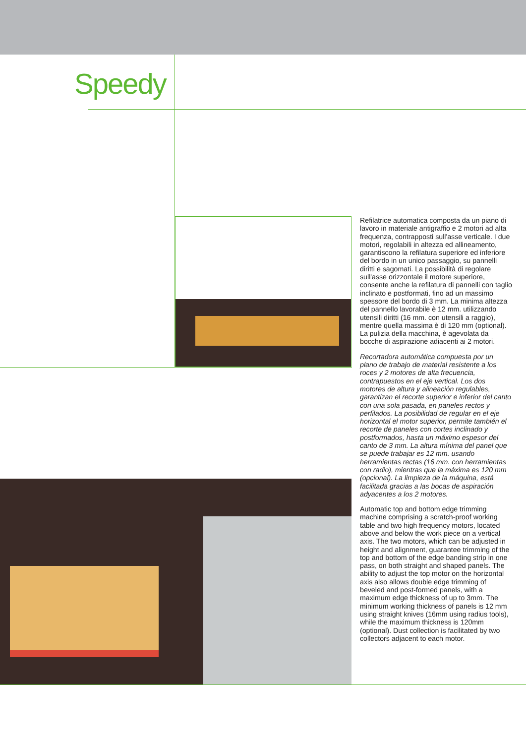Speedy
Refilatrice automatica composta da un piano di lavoro in materiale antigraffio e 2 motori ad alta frequenza, contrapposti sull'asse verticale. I due motori, regolabili in altezza ed allineamento, garantiscono la refilatura superiore ed inferiore del bordo in un unico passaggio, su pannelli diritti e sagomati. La possibilità di regolare sull'asse orizzontale il motore superiore, consente anche la refilatura di pannelli con taglio inclinato e postformati, fino ad un massimo spessore del bordo di 3 mm. La minima altezza del pannello lavorabile è 12 mm. utilizzando utensili diritti (16 mm. con utensili a raggio), mentre quella massima è di 120 mm (optional). La pulizia della macchina, è agevolata da bocche di aspirazione adiacenti ai 2 motori.
Recortadora automática compuesta por un plano de trabajo de material resistente a los roces y 2 motores de alta frecuencia, contrapuestos en el eje vertical. Los dos motores de altura y alineación regulables, garantizan el recorte superior e inferior del canto con una sola pasada, en paneles rectos y perfilados. La posibilidad de regular en el eje horizontal el motor superior, permite también el recorte de paneles con cortes inclinado y postformados, hasta un máximo espesor del canto de 3 mm. La altura mínima del panel que se puede trabajar es 12 mm. usando herramientas rectas (16 mm. con herramientas con radio), mientras que la máxima es 120 mm (opcional). La limpieza de la máquina, está facilitada gracias a las bocas de aspiración adyacentes a los 2 motores.
Automatic top and bottom edge trimming machine comprising a scratch-proof working table and two high frequency motors, located above and below the work piece on a vertical axis. The two motors, which can be adjusted in height and alignment, guarantee trimming of the top and bottom of the edge banding strip in one pass, on both straight and shaped panels. The ability to adjust the top motor on the horizontal axis also allows double edge trimming of beveled and post-formed panels, with a maximum edge thickness of up to 3mm. The minimum working thickness of panels is 12 mm using straight knives (16mm using radius tools), while the maximum thickness is 120mm (optional). Dust collection is facilitated by two collectors adjacent to each motor.